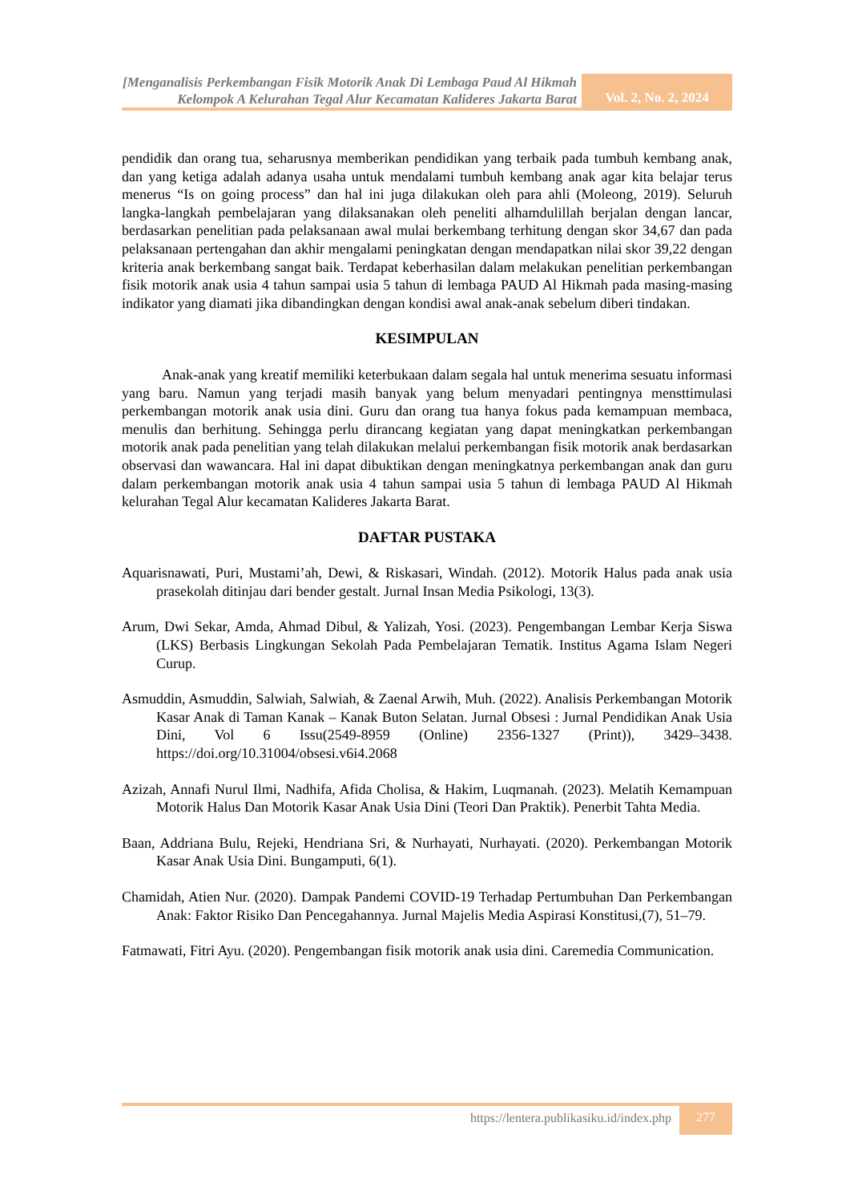[Menganalisis Perkembangan Fisik Motorik Anak Di Lembaga Paud Al Hikmah Kelompok A Kelurahan Tegal Alur Kecamatan Kalideres Jakarta Barat
Vol. 2, No. 2, 2024
pendidik dan orang tua, seharusnya memberikan pendidikan yang terbaik pada tumbuh kembang anak, dan yang ketiga adalah adanya usaha untuk mendalami tumbuh kembang anak agar kita belajar terus menerus “Is on going process” dan hal ini juga dilakukan oleh para ahli (Moleong, 2019). Seluruh langka-langkah pembelajaran yang dilaksanakan oleh peneliti alhamdulillah berjalan dengan lancar, berdasarkan penelitian pada pelaksanaan awal mulai berkembang terhitung dengan skor 34,67 dan pada pelaksanaan pertengahan dan akhir mengalami peningkatan dengan mendapatkan nilai skor 39,22 dengan kriteria anak berkembang sangat baik. Terdapat keberhasilan dalam melakukan penelitian perkembangan fisik motorik anak usia 4 tahun sampai usia 5 tahun di lembaga PAUD Al Hikmah pada masing-masing indikator yang diamati jika dibandingkan dengan kondisi awal anak-anak sebelum diberi tindakan.
KESIMPULAN
Anak-anak yang kreatif memiliki keterbukaan dalam segala hal untuk menerima sesuatu informasi yang baru. Namun yang terjadi masih banyak yang belum menyadari pentingnya mensttimulasi perkembangan motorik anak usia dini. Guru dan orang tua hanya fokus pada kemampuan membaca, menulis dan berhitung. Sehingga perlu dirancang kegiatan yang dapat meningkatkan perkembangan motorik anak pada penelitian yang telah dilakukan melalui perkembangan fisik motorik anak berdasarkan observasi dan wawancara. Hal ini dapat dibuktikan dengan meningkatnya perkembangan anak dan guru dalam perkembangan motorik anak usia 4 tahun sampai usia 5 tahun di lembaga PAUD Al Hikmah kelurahan Tegal Alur kecamatan Kalideres Jakarta Barat.
DAFTAR PUSTAKA
Aquarisnawati, Puri, Mustami’ah, Dewi, & Riskasari, Windah. (2012). Motorik Halus pada anak usia prasekolah ditinjau dari bender gestalt. Jurnal Insan Media Psikologi, 13(3).
Arum, Dwi Sekar, Amda, Ahmad Dibul, & Yalizah, Yosi. (2023). Pengembangan Lembar Kerja Siswa (LKS) Berbasis Lingkungan Sekolah Pada Pembelajaran Tematik. Institus Agama Islam Negeri Curup.
Asmuddin, Asmuddin, Salwiah, Salwiah, & Zaenal Arwih, Muh. (2022). Analisis Perkembangan Motorik Kasar Anak di Taman Kanak – Kanak Buton Selatan. Jurnal Obsesi : Jurnal Pendidikan Anak Usia Dini, Vol 6 Issu(2549-8959 (Online) 2356-1327 (Print)), 3429–3438. https://doi.org/10.31004/obsesi.v6i4.2068
Azizah, Annafi Nurul Ilmi, Nadhifa, Afida Cholisa, & Hakim, Luqmanah. (2023). Melatih Kemampuan Motorik Halus Dan Motorik Kasar Anak Usia Dini (Teori Dan Praktik). Penerbit Tahta Media.
Baan, Addriana Bulu, Rejeki, Hendriana Sri, & Nurhayati, Nurhayati. (2020). Perkembangan Motorik Kasar Anak Usia Dini. Bungamputi, 6(1).
Chamidah, Atien Nur. (2020). Dampak Pandemi COVID-19 Terhadap Pertumbuhan Dan Perkembangan Anak: Faktor Risiko Dan Pencegahannya. Jurnal Majelis Media Aspirasi Konstitusi,(7), 51–79.
Fatmawati, Fitri Ayu. (2020). Pengembangan fisik motorik anak usia dini. Caremedia Communication.
https://lentera.publikasiku.id/index.php 277